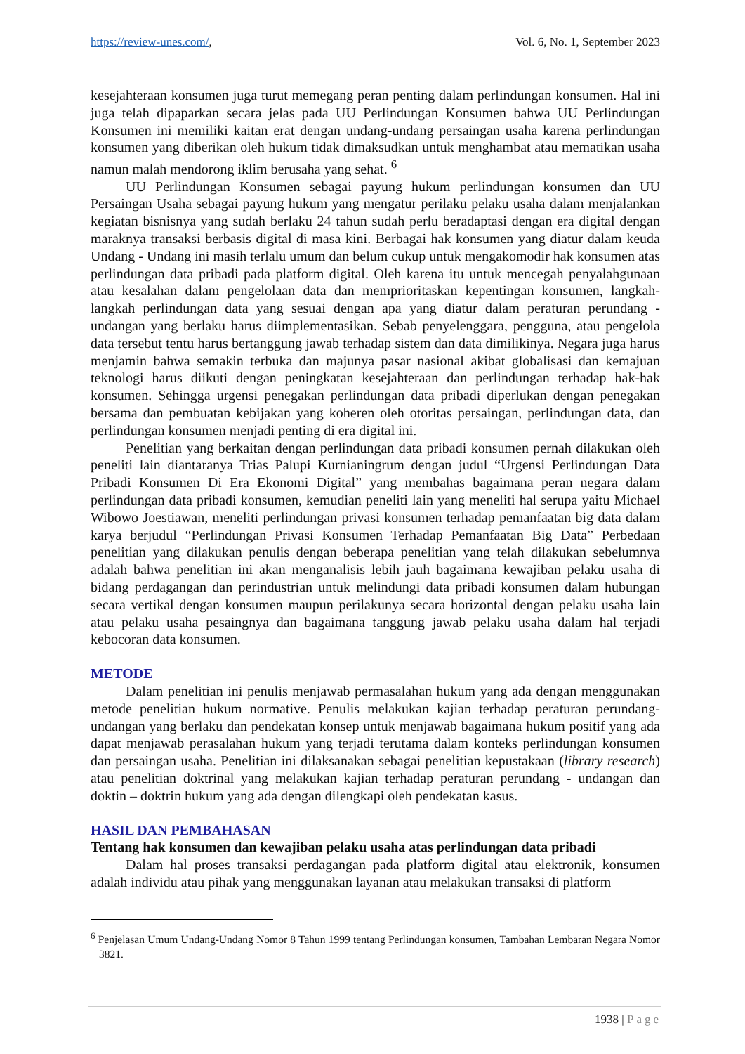https://review-unes.com/, Vol. 6, No. 1, September 2023
kesejahteraan konsumen juga turut memegang peran penting dalam perlindungan konsumen. Hal ini juga telah dipaparkan secara jelas pada UU Perlindungan Konsumen bahwa UU Perlindungan Konsumen ini memiliki kaitan erat dengan undang-undang persaingan usaha karena perlindungan konsumen yang diberikan oleh hukum tidak dimaksudkan untuk menghambat atau mematikan usaha namun malah mendorong iklim berusaha yang sehat. <sup>6</sup>
UU Perlindungan Konsumen sebagai payung hukum perlindungan konsumen dan UU Persaingan Usaha sebagai payung hukum yang mengatur perilaku pelaku usaha dalam menjalankan kegiatan bisnisnya yang sudah berlaku 24 tahun sudah perlu beradaptasi dengan era digital dengan maraknya transaksi berbasis digital di masa kini. Berbagai hak konsumen yang diatur dalam keuda Undang - Undang ini masih terlalu umum dan belum cukup untuk mengakomodir hak konsumen atas perlindungan data pribadi pada platform digital. Oleh karena itu untuk mencegah penyalahgunaan atau kesalahan dalam pengelolaan data dan memprioritaskan kepentingan konsumen, langkah-langkah perlindungan data yang sesuai dengan apa yang diatur dalam peraturan perundang - undangan yang berlaku harus diimplementasikan. Sebab penyelenggara, pengguna, atau pengelola data tersebut tentu harus bertanggung jawab terhadap sistem dan data dimilikinya. Negara juga harus menjamin bahwa semakin terbuka dan majunya pasar nasional akibat globalisasi dan kemajuan teknologi harus diikuti dengan peningkatan kesejahteraan dan perlindungan terhadap hak-hak konsumen. Sehingga urgensi penegakan perlindungan data pribadi diperlukan dengan penegakan bersama dan pembuatan kebijakan yang koheren oleh otoritas persaingan, perlindungan data, dan perlindungan konsumen menjadi penting di era digital ini.
Penelitian yang berkaitan dengan perlindungan data pribadi konsumen pernah dilakukan oleh peneliti lain diantaranya Trias Palupi Kurnianingrum dengan judul “Urgensi Perlindungan Data Pribadi Konsumen Di Era Ekonomi Digital” yang membahas bagaimana peran negara dalam perlindungan data pribadi konsumen, kemudian peneliti lain yang meneliti hal serupa yaitu Michael Wibowo Joestiawan, meneliti perlindungan privasi konsumen terhadap pemanfaatan big data dalam karya berjudul “Perlindungan Privasi Konsumen Terhadap Pemanfaatan Big Data” Perbedaan penelitian yang dilakukan penulis dengan beberapa penelitian yang telah dilakukan sebelumnya adalah bahwa penelitian ini akan menganalisis lebih jauh bagaimana kewajiban pelaku usaha di bidang perdagangan dan perindustrian untuk melindungi data pribadi konsumen dalam hubungan secara vertikal dengan konsumen maupun perilakunya secara horizontal dengan pelaku usaha lain atau pelaku usaha pesaingnya dan bagaimana tanggung jawab pelaku usaha dalam hal terjadi kebocoran data konsumen.
METODE
Dalam penelitian ini penulis menjawab permasalahan hukum yang ada dengan menggunakan metode penelitian hukum normative. Penulis melakukan kajian terhadap peraturan perundang-undangan yang berlaku dan pendekatan konsep untuk menjawab bagaimana hukum positif yang ada dapat menjawab perasalahan hukum yang terjadi terutama dalam konteks perlindungan konsumen dan persaingan usaha. Penelitian ini dilaksanakan sebagai penelitian kepustakaan (library research) atau penelitian doktrinal yang melakukan kajian terhadap peraturan perundang - undangan dan doktin – doktrin hukum yang ada dengan dilengkapi oleh pendekatan kasus.
HASIL DAN PEMBAHASAN
Tentang hak konsumen dan kewajiban pelaku usaha atas perlindungan data pribadi
Dalam hal proses transaksi perdagangan pada platform digital atau elektronik, konsumen adalah individu atau pihak yang menggunakan layanan atau melakukan transaksi di platform
<sup>6</sup> Penjelasan Umum Undang-Undang Nomor 8 Tahun 1999 tentang Perlindungan konsumen, Tambahan Lembaran Negara Nomor 3821.
1938 | Page